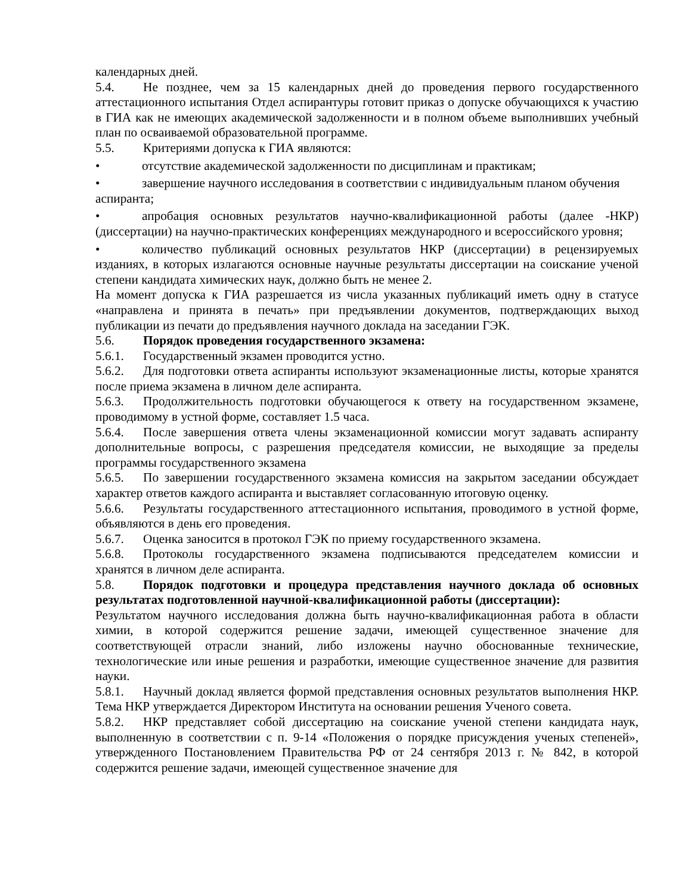календарных дней.
5.4. Не позднее, чем за 15 календарных дней до проведения первого государственного аттестационного испытания Отдел аспирантуры готовит приказ о допуске обучающихся к участию в ГИА как не имеющих академической задолженности и в полном объеме выполнивших учебный план по осваиваемой образовательной программе.
5.5. Критериями допуска к ГИА являются:
• отсутствие академической задолженности по дисциплинам и практикам;
• завершение научного исследования в соответствии с индивидуальным планом обучения аспиранта;
• апробация основных результатов научно-квалификационной работы (далее -НКР) (диссертации) на научно-практических конференциях международного и всероссийского уровня;
• количество публикаций основных результатов НКР (диссертации) в рецензируемых изданиях, в которых излагаются основные научные результаты диссертации на соискание ученой степени кандидата химических наук, должно быть не менее 2.
На момент допуска к ГИА разрешается из числа указанных публикаций иметь одну в статусе «направлена и принята в печать» при предъявлении документов, подтверждающих выход публикации из печати до предъявления научного доклада на заседании ГЭК.
5.6. Порядок проведения государственного экзамена:
5.6.1. Государственный экзамен проводится устно.
5.6.2. Для подготовки ответа аспиранты используют экзаменационные листы, которые хранятся после приема экзамена в личном деле аспиранта.
5.6.3. Продолжительность подготовки обучающегося к ответу на государственном экзамене, проводимому в устной форме, составляет 1.5 часа.
5.6.4. После завершения ответа члены экзаменационной комиссии могут задавать аспиранту дополнительные вопросы, с разрешения председателя комиссии, не выходящие за пределы программы государственного экзамена
5.6.5. По завершении государственного экзамена комиссия на закрытом заседании обсуждает характер ответов каждого аспиранта и выставляет согласованную итоговую оценку.
5.6.6. Результаты государственного аттестационного испытания, проводимого в устной форме, объявляются в день его проведения.
5.6.7. Оценка заносится в протокол ГЭК по приему государственного экзамена.
5.6.8. Протоколы государственного экзамена подписываются председателем комиссии и хранятся в личном деле аспиранта.
5.8. Порядок подготовки и процедура представления научного доклада об основных результатах подготовленной научной-квалификационной работы (диссертации):
Результатом научного исследования должна быть научно-квалификационная работа в области химии, в которой содержится решение задачи, имеющей существенное значение для соответствующей отрасли знаний, либо изложены научно обоснованные технические, технологические или иные решения и разработки, имеющие существенное значение для развития науки.
5.8.1. Научный доклад является формой представления основных результатов выполнения НКР. Тема НКР утверждается Директором Института на основании решения Ученого совета.
5.8.2. НКР представляет собой диссертацию на соискание ученой степени кандидата наук, выполненную в соответствии с п. 9-14 «Положения о порядке присуждения ученых степеней», утвержденного Постановлением Правительства РФ от 24 сентября 2013 г. № 842, в которой содержится решение задачи, имеющей существенное значение для